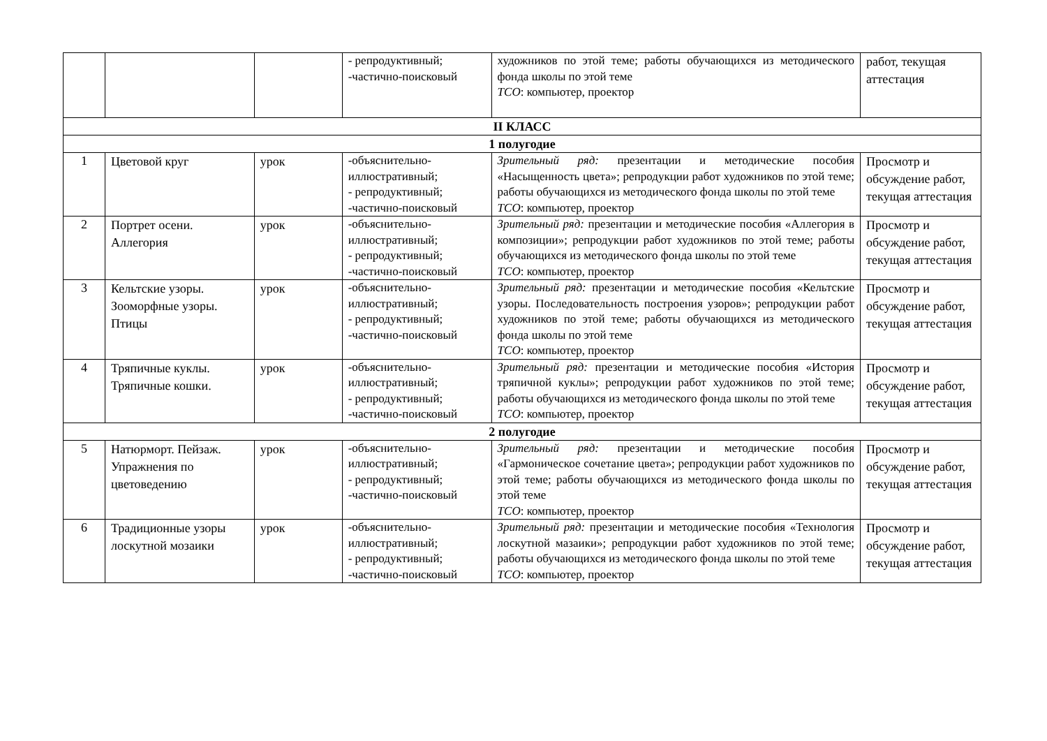| | | | - репродуктивный; -частично-поисковый | художников по этой теме; работы обучающихся из методического фонда школы по этой теме ТСО : компьютер, проектор | работ, текущая аттестация |
| II КЛАСС | | | | | |
| 1 полугодие | | | | | |
| 1 | Цветовой круг | урок | -объяснительно-иллюстративный; - репродуктивный; -частично-поисковый | Зрительный ряд: презентации и методические пособия «Насыщенность цвета»; репродукции работ художников по этой теме; работы обучающихся из методического фонда школы по этой теме ТСО : компьютер, проектор | Просмотр и обсуждение работ, текущая аттестация |
| 2 | Портрет осени. Аллегория | урок | -объяснительно-иллюстративный; - репродуктивный; -частично-поисковый | Зрительный ряд: презентации и методические пособия «Аллегория в композиции»; репродукции работ художников по этой теме; работы обучающихся из методического фонда школы по этой теме ТСО : компьютер, проектор | Просмотр и обсуждение работ, текущая аттестация |
| 3 | Кельтские узоры. Зооморфные узоры. Птицы | урок | -объяснительно-иллюстративный; - репродуктивный; -частично-поисковый | Зрительный ряд: презентации и методические пособия «Кельтские узоры. Последовательность построения узоров»; репродукции работ художников по этой теме; работы обучающихся из методического фонда школы по этой теме ТСО : компьютер, проектор | Просмотр и обсуждение работ, текущая аттестация |
| 4 | Тряпичные куклы. Тряпичные кошки. | урок | -объяснительно-иллюстративный; - репродуктивный; -частично-поисковый | Зрительный ряд: презентации и методические пособия «История тряпичной куклы»; репродукции работ художников по этой теме; работы обучающихся из методического фонда школы по этой теме ТСО : компьютер, проектор | Просмотр и обсуждение работ, текущая аттестация |
| 2 полугодие | | | | | |
| 5 | Натюрморт. Пейзаж. Упражнения по цветоведению | урок | -объяснительно-иллюстративный; - репродуктивный; -частично-поисковый | Зрительный ряд: презентации и методические пособия «Гармоническое сочетание цвета»; репродукции работ художников по этой теме; работы обучающихся из методического фонда школы по этой теме ТСО : компьютер, проектор | Просмотр и обсуждение работ, текущая аттестация |
| 6 | Традиционные узоры лоскутной мозаики | урок | -объяснительно-иллюстративный; - репродуктивный; -частично-поисковый | Зрительный ряд: презентации и методические пособия «Технология лоскутной мазаики»; репродукции работ художников по этой теме; работы обучающихся из методического фонда школы по этой теме ТСО : компьютер, проектор | Просмотр и обсуждение работ, текущая аттестация |